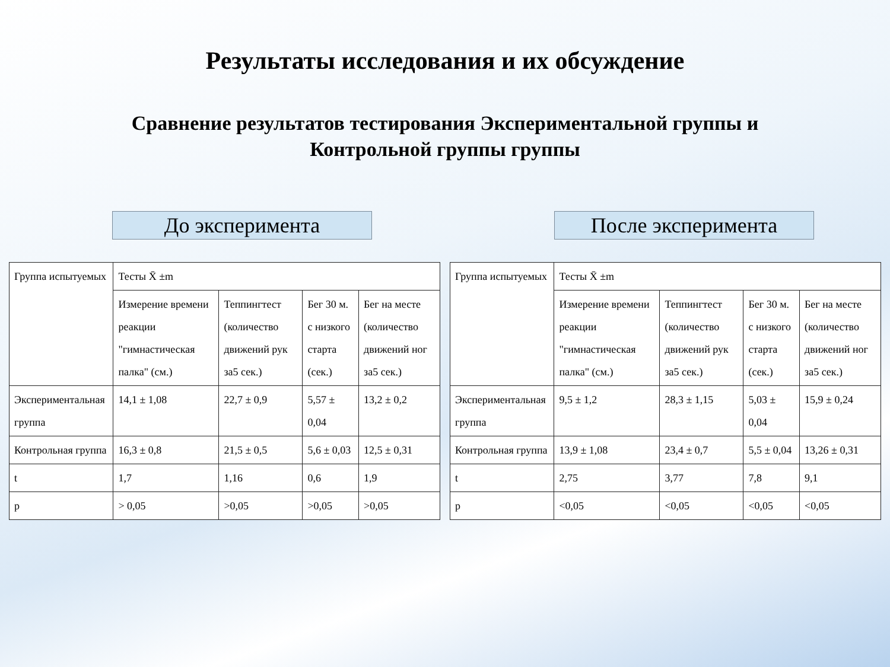Результаты исследования и их обсуждение
Сравнение результатов тестирования Экспериментальной группы и
Контрольной группы группы
До эксперимента После эксперимента
| Группа испытуемых | Тесты X̄ ±m | | | |
| | Измерение времени реакции "гимнастическая палка" (см.) | Теппингтест (количество движений рук за5 сек.) | Бег 30 м. с низкого старта (сек.) | Бег на месте (количество движений ног за5 сек.) |
| Экспериментальная группа | 14,1 ± 1,08 | 22,7 ± 0,9 | 5,57 ± 0,04 | 13,2 ± 0,2 |
| Контрольная группа | 16,3 ± 0,8 | 21,5 ± 0,5 | 5,6 ± 0,03 | 12,5 ± 0,31 |
| t | 1,7 | 1,16 | 0,6 | 1,9 |
| p | > 0,05 | >0,05 | >0,05 | >0,05 |
| Группа испытуемых | Тесты X̄ ±m | | | |
| | Измерение времени реакции "гимнастическая палка" (см.) | Теппингтест (количество движений рук за5 сек.) | Бег 30 м. с низкого старта (сек.) | Бег на месте (количество движений ног за5 сек.) |
| Экспериментальная группа | 9,5 ± 1,2 | 28,3 ± 1,15 | 5,03 ± 0,04 | 15,9 ± 0,24 |
| Контрольная группа | 13,9 ± 1,08 | 23,4 ± 0,7 | 5,5 ± 0,04 | 13,26 ± 0,31 |
| t | 2,75 | 3,77 | 7,8 | 9,1 |
| p | <0,05 | <0,05 | <0,05 | <0,05 |